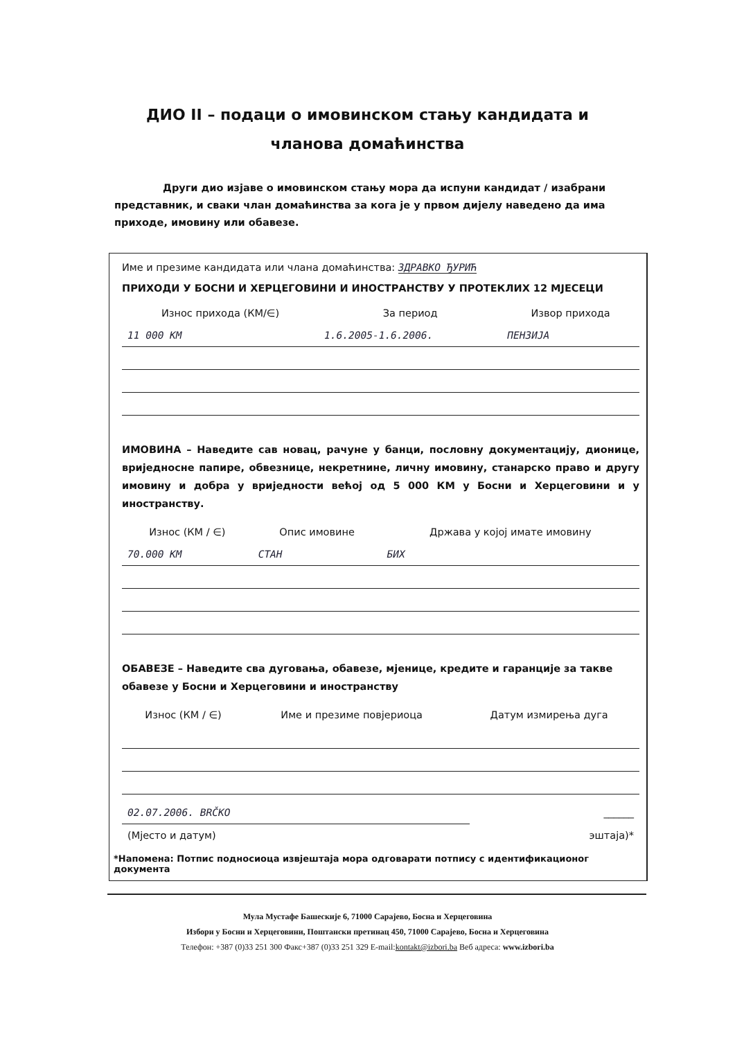ДИО II – подаци о имовинском стању кандидата и
чланова домаћинства
Други дио изјаве о имовинском стању мора да испуни кандидат / изабрани представник, и сваки члан домаћинства за кога је у првом дијелу наведено да има приходе, имовину или обавезе.
Име и презиме кандидата или члана домаћинства: ЗДРАВКО ЂУРИЋ
ПРИХОДИ У БОСНИ И ХЕРЦЕГОВИНИ И ИНОСТРАНСТВУ У ПРОТЕКЛИХ 12 МЈЕСЕЦИ
| Износ прихода (КМ/∈) | За период | Извор прихода |
| --- | --- | --- |
| 11 000 КМ | 1.6.2005-1.6.2006. | ПЕНЗИЈА |
ИМОВИНА – Наведите сав новац, рачуне у банци, пословну документацију, дионице, вриједносне папире, обвезнице, некретнине, личну имовину, станарско право и другу имовину и добра у вриједности већој од 5 000 КМ у Босни и Херцеговини и у иностранству.
| Износ (КМ / ∈) | Опис имовине | Држава у којој имате имовину |
| --- | --- | --- |
| 70.000 КМ | СТАН | БИХ |
ОБАВЕЗЕ – Наведите сва дуговања, обавезе, мјенице, кредите и гаранције за такве обавезе у Босни и Херцеговини и иностранству
| Износ (КМ / ∈) | Име и презиме повјериоца | Датум измирења дуга |
| --- | --- | --- |
| 02.07.2006. BRČKO | ______ |
| (Мјесто и датум) | эштаја)* |
*Напомена: Потпис подносиоца извјештаја мора одговарати потпису с идентификационог документа
Мула Мустафе Башескије 6, 71000 Сарајево, Босна и Херцеговина
Избори у Босни и Херцеговини, Поштански претинац 450, 71000 Сарајево, Босна и Херцеговина
Телефон: +387 (0)33 251 300 Факс+387 (0)33 251 329 E-mail:kontakt@izbori.ba Веб адреса: www.izbori.ba